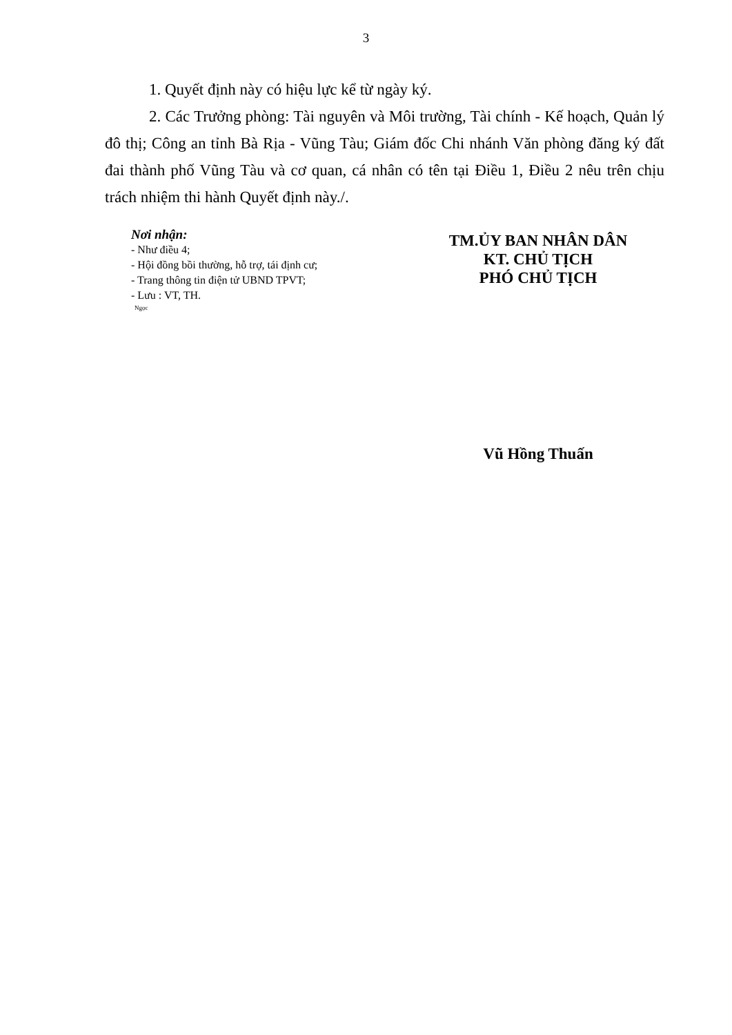3
1. Quyết định này có hiệu lực kể từ ngày ký.
2. Các Trưởng phòng: Tài nguyên và Môi trường, Tài chính - Kế hoạch, Quản lý đô thị; Công an tỉnh Bà Rịa - Vũng Tàu; Giám đốc Chi nhánh Văn phòng đăng ký đất đai thành phố Vũng Tàu và cơ quan, cá nhân có tên tại Điều 1, Điều 2 nêu trên chịu trách nhiệm thi hành Quyết định này./.
Nơi nhận:
- Như điều 4;
- Hội đồng bồi thường, hỗ trợ, tái định cư;
- Trang thông tin điện tử UBND TPVT;
- Lưu : VT, TH.
Ngọc
TM.ỦY BAN NHÂN DÂN
KT. CHỦ TỊCH
PHÓ CHỦ TỊCH
Vũ Hồng Thuấn